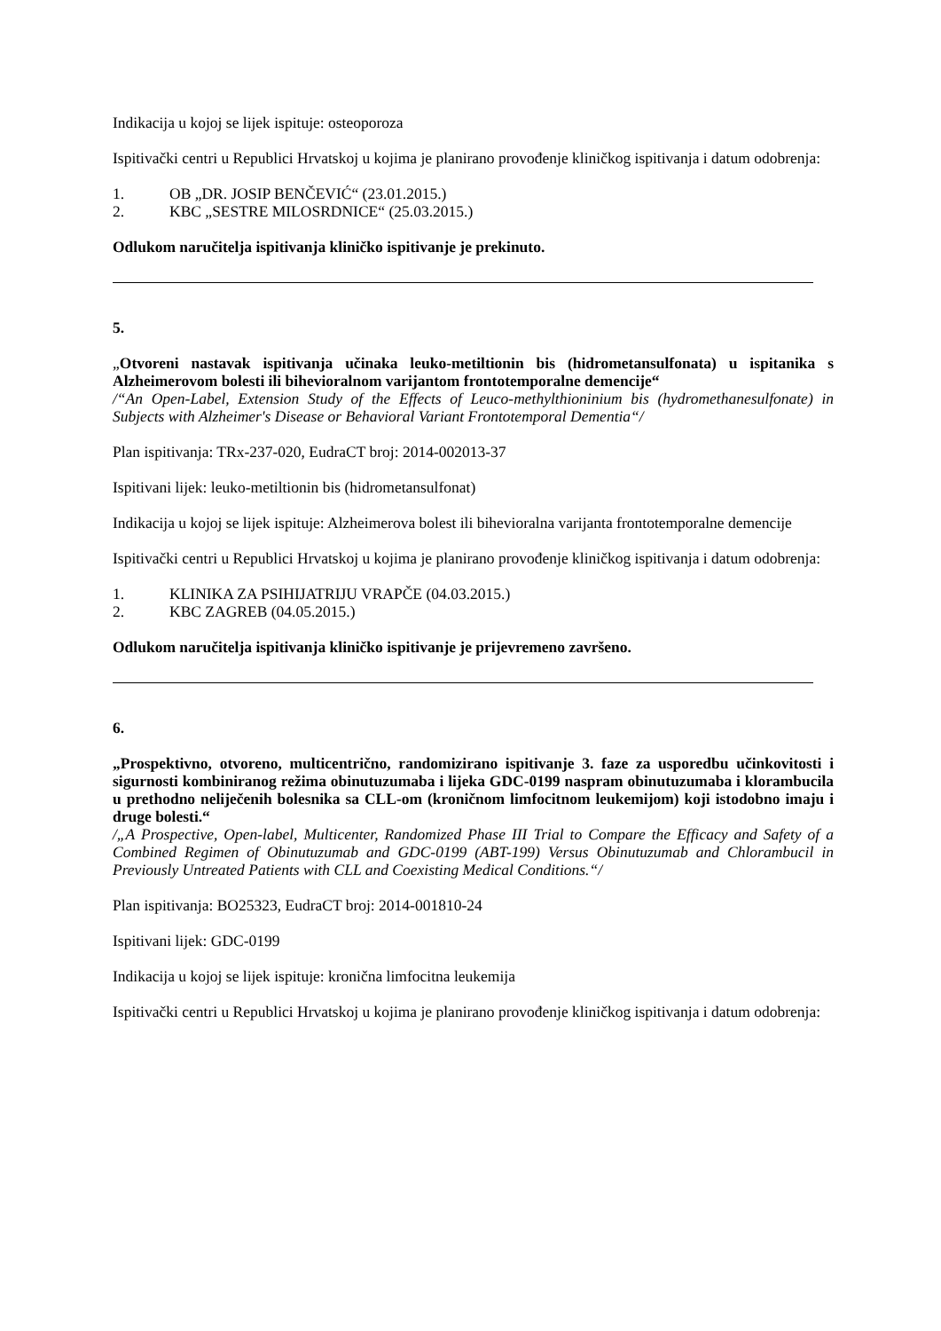Indikacija u kojoj se lijek ispituje: osteoporoza
Ispitivački centri u Republici Hrvatskoj u kojima je planirano provođenje kliničkog ispitivanja i datum odobrenja:
1. OB „DR. JOSIP BENČEVIĆ“ (23.01.2015.)
2. KBC „SESTRE MILOSRDNICE“ (25.03.2015.)
Odlukom naručitelja ispitivanja kliničko ispitivanje je prekinuto.
5.
„Otvoreni nastavak ispitivanja učinaka leuko-metiltionin bis (hidrometansulfonata) u ispitanika s Alzheimerovom bolesti ili bihevioralnom varijantom frontotemporalne demencije“
/“An Open-Label, Extension Study of the Effects of Leuco-methylthioninium bis (hydromethanesulfonate) in Subjects with Alzheimer's Disease or Behavioral Variant Frontotemporal Dementia“/
Plan ispitivanja: TRx-237-020, EudraCT broj: 2014-002013-37
Ispitivani lijek: leuko-metiltionin bis (hidrometansulfonat)
Indikacija u kojoj se lijek ispituje: Alzheimerova bolest ili bihevioralna varijanta frontotemporalne demencije
Ispitivački centri u Republici Hrvatskoj u kojima je planirano provođenje kliničkog ispitivanja i datum odobrenja:
1. KLINIKA ZA PSIHIJATRIJU VRAPČE (04.03.2015.)
2. KBC ZAGREB (04.05.2015.)
Odlukom naručitelja ispitivanja kliničko ispitivanje je prijevremeno završeno.
6.
„Prospektivno, otvoreno, multicentrično, randomizirano ispitivanje 3. faze za usporedbu učinkovitosti i sigurnosti kombiniranog režima obinutuzumaba i lijeka GDC-0199 naspram obinutuzumaba i klorambucila u prethodno neliječenih bolesnika sa CLL-om (kroničnom limfocitnom leukemijom) koji istodobno imaju i druge bolesti.“
/„A Prospective, Open-label, Multicenter, Randomized Phase III Trial to Compare the Efficacy and Safety of a Combined Regimen of Obinutuzumab and GDC-0199 (ABT-199) Versus Obinutuzumab and Chlorambucil in Previously Untreated Patients with CLL and Coexisting Medical Conditions.“/
Plan ispitivanja: BO25323, EudraCT broj: 2014-001810-24
Ispitivani lijek: GDC-0199
Indikacija u kojoj se lijek ispituje: kronična limfocitna leukemija
Ispitivački centri u Republici Hrvatskoj u kojima je planirano provođenje kliničkog ispitivanja i datum odobrenja: